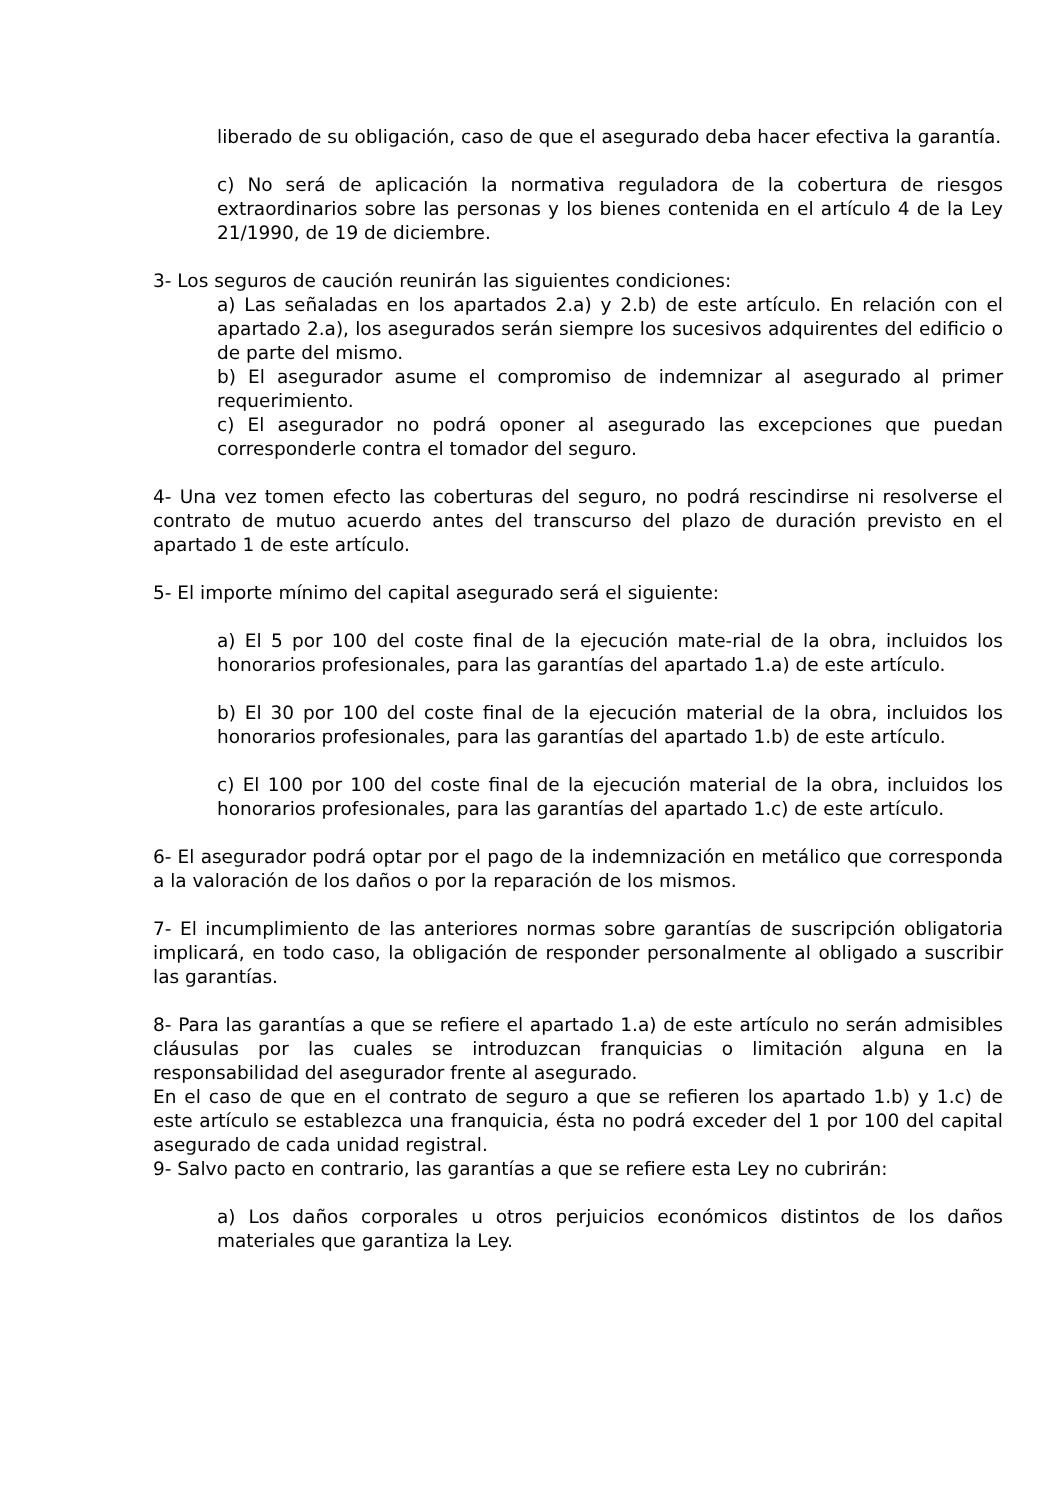liberado de su obligación, caso de que el asegurado deba hacer efectiva la garantía.
c) No será de aplicación la normativa reguladora de la cobertura de riesgos extraordinarios sobre las personas y los bienes contenida en el artículo 4 de la Ley 21/1990, de 19 de diciembre.
3- Los seguros de caución reunirán las siguientes condiciones:
a) Las señaladas en los apartados 2.a) y 2.b) de este artículo. En relación con el apartado 2.a), los asegurados serán siempre los sucesivos adquirentes del edificio o de parte del mismo.
b) El asegurador asume el compromiso de indemnizar al asegurado al primer requerimiento.
c) El asegurador no podrá oponer al asegurado las excepciones que puedan corresponderle contra el tomador del seguro.
4- Una vez tomen efecto las coberturas del seguro, no podrá rescindirse ni resolverse el contrato de mutuo acuerdo antes del transcurso del plazo de duración previsto en el apartado 1 de este artículo.
5- El importe mínimo del capital asegurado será el siguiente:
a) El 5 por 100 del coste final de la ejecución mate-rial de la obra, incluidos los honorarios profesionales, para las garantías del apartado 1.a) de este artículo.
b) El 30 por 100 del coste final de la ejecución material de la obra, incluidos los honorarios profesionales, para las garantías del apartado 1.b) de este artículo.
c) El 100 por 100 del coste final de la ejecución material de la obra, incluidos los honorarios profesionales, para las garantías del apartado 1.c) de este artículo.
6- El asegurador podrá optar por el pago de la indemnización en metálico que corresponda a la valoración de los daños o por la reparación de los mismos.
7- El incumplimiento de las anteriores normas sobre garantías de suscripción obligatoria implicará, en todo caso, la obligación de responder personalmente al obligado a suscribir las garantías.
8- Para las garantías a que se refiere el apartado 1.a) de este artículo no serán admisibles cláusulas por las cuales se introduzcan franquicias o limitación alguna en la responsabilidad del asegurador frente al asegurado.
En el caso de que en el contrato de seguro a que se refieren los apartado 1.b) y 1.c) de este artículo se establezca una franquicia, ésta no podrá exceder del 1 por 100 del capital asegurado de cada unidad registral.
9- Salvo pacto en contrario, las garantías a que se refiere esta Ley no cubrirán:
a) Los daños corporales u otros perjuicios económicos distintos de los daños materiales que garantiza la Ley.